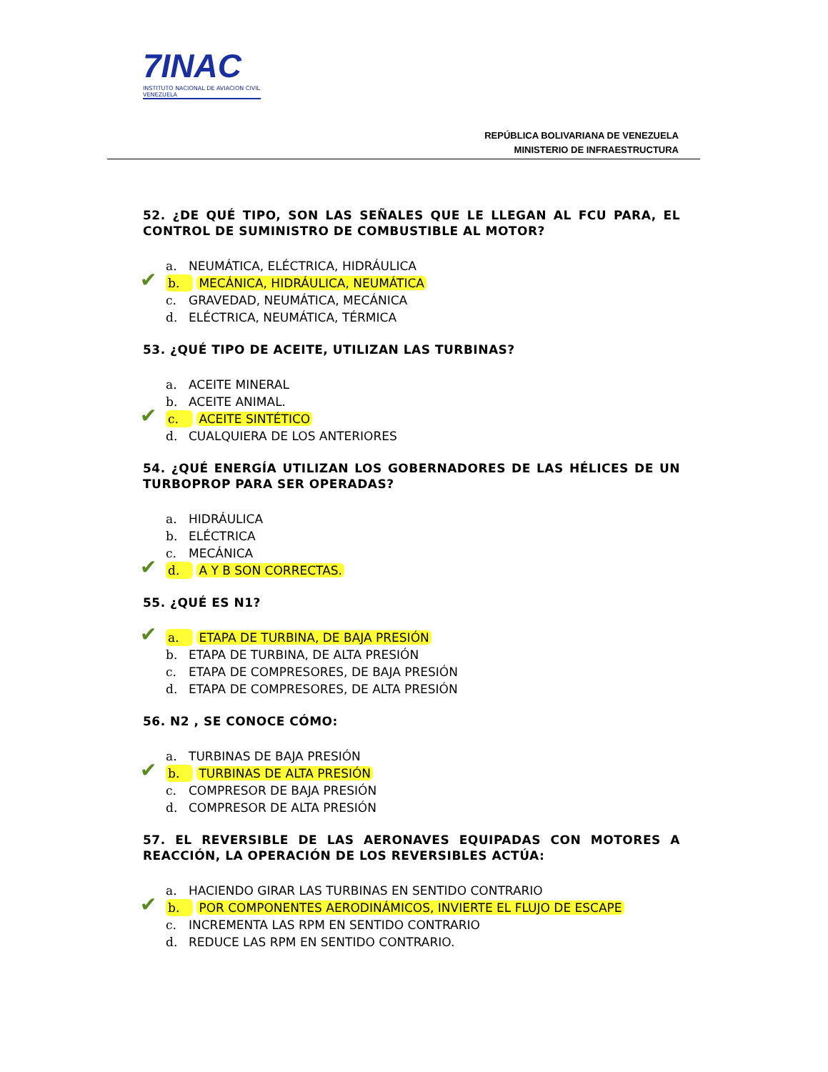7INAC
INSTITUTO NACIONAL DE AVIACION CIVIL VENEZUELA
REPÚBLICA BOLIVARIANA DE VENEZUELA
MINISTERIO DE INFRAESTRUCTURA
52. ¿DE QUÉ TIPO, SON LAS SEÑALES QUE LE LLEGAN AL FCU PARA, EL CONTROL DE SUMINISTRO DE COMBUSTIBLE AL MOTOR?
a. NEUMÁTICA, ELÉCTRICA, HIDRÁULICA
✔ b. MECÁNICA, HIDRÁULICA, NEUMÁTICA
c. GRAVEDAD, NEUMÁTICA, MECÁNICA
d. ELÉCTRICA, NEUMÁTICA, TÉRMICA
53. ¿QUÉ TIPO DE ACEITE, UTILIZAN LAS TURBINAS?
a. ACEITE MINERAL
b. ACEITE ANIMAL.
✔ c. ACEITE SINTÉTICO
d. CUALQUIERA DE LOS ANTERIORES
54. ¿QUÉ ENERGÍA UTILIZAN LOS GOBERNADORES DE LAS HÉLICES DE UN TURBOPROP PARA SER OPERADAS?
a. HIDRÁULICA
b. ELÉCTRICA
c. MECÁNICA
✔ d. A Y B SON CORRECTAS.
55. ¿QUÉ ES N1?
✔ a. ETAPA DE TURBINA, DE BAJA PRESIÓN
b. ETAPA DE TURBINA, DE ALTA PRESIÓN
c. ETAPA DE COMPRESORES, DE BAJA PRESIÓN
d. ETAPA DE COMPRESORES, DE ALTA PRESIÓN
56. N2 , SE CONOCE CÓMO:
a. TURBINAS DE BAJA PRESIÓN
✔ b. TURBINAS DE ALTA PRESIÓN
c. COMPRESOR DE BAJA PRESIÓN
d. COMPRESOR DE ALTA PRESIÓN
57. EL REVERSIBLE DE LAS AERONAVES EQUIPADAS CON MOTORES A REACCIÓN, LA OPERACIÓN DE LOS REVERSIBLES ACTÚA:
a. HACIENDO GIRAR LAS TURBINAS EN SENTIDO CONTRARIO
✔ b. POR COMPONENTES AERODINÁMICOS, INVIERTE EL FLUJO DE ESCAPE
c. INCREMENTA LAS RPM EN SENTIDO CONTRARIO
d. REDUCE LAS RPM EN SENTIDO CONTRARIO.